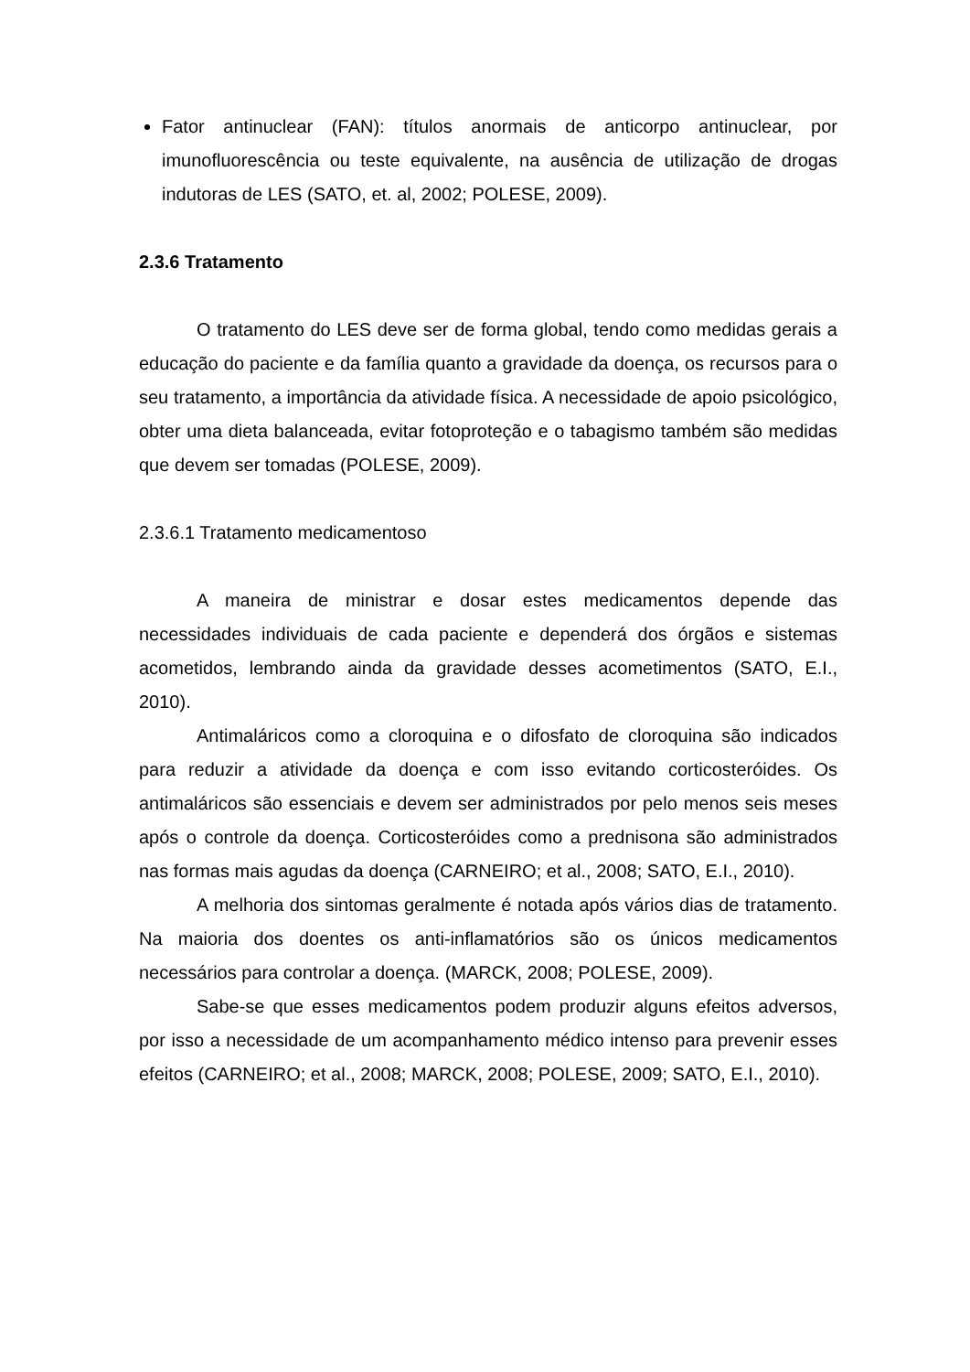Fator antinuclear (FAN): títulos anormais de anticorpo antinuclear, por imunofluorescência ou teste equivalente, na ausência de utilização de drogas indutoras de LES (SATO, et. al, 2002; POLESE, 2009).
2.3.6 Tratamento
O tratamento do LES deve ser de forma global, tendo como medidas gerais a educação do paciente e da família quanto a gravidade da doença, os recursos para o seu tratamento, a importância da atividade física. A necessidade de apoio psicológico, obter uma dieta balanceada, evitar fotoproteção e o tabagismo também são medidas que devem ser tomadas (POLESE, 2009).
2.3.6.1 Tratamento medicamentoso
A maneira de ministrar e dosar estes medicamentos depende das necessidades individuais de cada paciente e dependerá dos órgãos e sistemas acometidos, lembrando ainda da gravidade desses acometimentos (SATO, E.I., 2010).
Antimaláricos como a cloroquina e o difosfato de cloroquina são indicados para reduzir a atividade da doença e com isso evitando corticosteróides. Os antimaláricos são essenciais e devem ser administrados por pelo menos seis meses após o controle da doença. Corticosteróides como a prednisona são administrados nas formas mais agudas da doença (CARNEIRO; et al., 2008; SATO, E.I., 2010).
A melhoria dos sintomas geralmente é notada após vários dias de tratamento. Na maioria dos doentes os anti-inflamatórios são os únicos medicamentos necessários para controlar a doença. (MARCK, 2008; POLESE, 2009).
Sabe-se que esses medicamentos podem produzir alguns efeitos adversos, por isso a necessidade de um acompanhamento médico intenso para prevenir esses efeitos (CARNEIRO; et al., 2008; MARCK, 2008; POLESE, 2009; SATO, E.I., 2010).